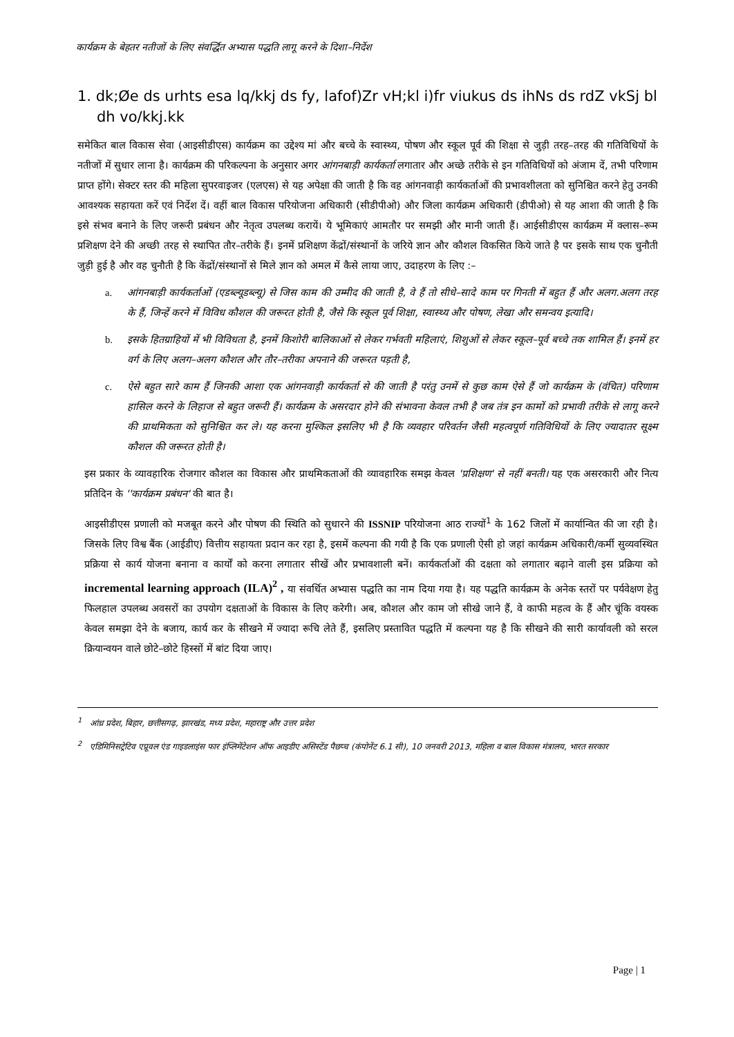कार्यक्रम के बेहतर नतीजों के लिए संवर्द्धित अभ्यास पद्धति लागू करने के दिशा–निर्देश
1. dk;Øe ds urhts esa lq/kkj ds fy, lafof)Zr vH;kl i)fr viukus ds ihNs ds rdZ vkSj bl dh vo/kkj.kk
समेकित बाल विकास सेवा (आइसीडीएस) कार्यक्रम का उद्देश्य मां और बच्चे के स्वास्थ्य, पोषण और स्कूल पूर्व की शिक्षा से जुड़ी तरह–तरह की गतिविधियों के नतीजों में सुधार लाना है। कार्यक्रम की परिकल्पना के अनुसार अगर आंगनबाड़ी कार्यकर्ता लगातार और अच्छे तरीके से इन गतिविधियों को अंजाम दें, तभी परिणाम प्राप्त होंगे। सेक्टर स्तर की महिला सुपरवाइजर (एलएस) से यह अपेक्षा की जाती है कि वह आंगनवाड़ी कार्यकर्ताओं की प्रभावशीलता को सुनिश्चित करने हेतु उनकी आवश्यक सहायता करें एवं निर्देश दें। वहीं बाल विकास परियोजना अधिकारी (सीडीपीओ) और जिला कार्यक्रम अधिकारी (डीपीओ) से यह आशा की जाती है कि इसे संभव बनाने के लिए जरूरी प्रबंधन और नेतृत्व उपलब्ध करायें। ये भूमिकाएं आमतौर पर समझी और मानी जाती हैं। आईसीडीएस कार्यक्रम में क्लास–रूम प्रशिक्षण देने की अच्छी तरह से स्थापित तौर–तरीके हैं। इनमें प्रशिक्षण केंद्रों/संस्थानों के जरिये ज्ञान और कौशल विकसित किये जाते है पर इसके साथ एक चुनौती जुड़ी हुई है और वह चुनौती है कि केंद्रों/संस्थानों से मिले ज्ञान को अमल में कैसे लाया जाए, उदाहरण के लिए :–
a. आंगनबाड़ी कार्यकर्ताओं (एडब्ल्यूडब्ल्यू) से जिस काम की उम्मीद की जाती है, वे हैं तो सीधे–सादे काम पर गिनती में बहुत हैं और अलग.अलग तरह के हैं, जिन्हें करने में विविध कौशल की जरूरत होती है, जैसे कि स्कूल पूर्व शिक्षा, स्वास्थ्य और पोषण, लेखा और समन्वय इत्यादि।
b. इसके हितग्राहियों में भी विविधता है, इनमें किशोरी बालिकाओं से लेकर गर्भवती महिलाएं, शिशुओं से लेकर स्कूल–पूर्व बच्चे तक शामिल हैं। इनमें हर वर्ग के लिए अलग–अलग कौशल और तौर–तरीका अपनाने की जरूरत पड़ती है,
c. ऐसे बहुत सारे काम हैं जिनकी आशा एक आंगनवाड़ी कार्यकर्ता से की जाती है परंतु उनमें से कुछ काम ऐसे हैं जो कार्यक्रम के (वंचित) परिणाम हासिल करने के लिहाज से बहुत जरूरी हैं। कार्यक्रम के असरदार होने की संभावना केवल तभी है जब तंत्र इन कामों को प्रभावी तरीके से लागू करने की प्राथमिकता को सुनिश्चित कर ले। यह करना मुश्किल इसलिए भी है कि व्यवहार परिवर्तन जैसी महत्वपूर्ण गतिविधियों के लिए ज्यादातर सूक्ष्म कौशल की जरूरत होती है।
इस प्रकार के व्यावहारिक रोजगार कौशल का विकास और प्राथमिकताओं की व्यावहारिक समझ केवल 'प्रशिक्षण' से नहीं बनती। यह एक असरकारी और नित्य प्रतिदिन के ''कार्यक्रम प्रबंधन' की बात है।
आइसीडीएस प्रणाली को मजबूत करने और पोषण की स्थिति को सुधारने की ISSNIP परियोजना आठ राज्यों<sup>1</sup> के 162 जिलों में कार्यान्वित की जा रही है। जिसके लिए विश्व बैंक (आईडीए) वित्तीय सहायता प्रदान कर रहा है, इसमें कल्पना की गयी है कि एक प्रणाली ऐसी हो जहां कार्यक्रम अधिकारी/कर्मी सुव्यवस्थित प्रक्रिया से कार्य योजना बनाना व कार्यों को करना लगातार सीखें और प्रभावशाली बनें। कार्यकर्ताओं की दक्षता को लगातार बढ़ाने वाली इस प्रक्रिया को incremental learning approach (ILA)<sup>2</sup> , या संवर्धित अभ्यास पद्धति का नाम दिया गया है। यह पद्धति कार्यक्रम के अनेक स्तरों पर पर्यवेक्षण हेतु फिलहाल उपलब्ध अवसरों का उपयोग दक्षताओं के विकास के लिए करेगी। अब, कौशल और काम जो सीखे जाने हैं, वे काफी महत्व के हैं और चूंकि वयस्क केवल समझा देने के बजाय, कार्य कर के सीखने में ज्यादा रूचि लेते हैं, इसलिए प्रस्तावित पद्धति में कल्पना यह है कि सीखने की सारी कार्यावली को सरल क्रियान्वयन वाले छोटे–छोटे हिस्सों में बांट दिया जाए।
<sup>1</sup> आंध्र प्रदेश, बिहार, छत्तीसगढ़, झारखंड, मध्य प्रदेश, महाराष्ट्र और उत्तर प्रदेश
<sup>2</sup> एडिमिनिसट्रेटिव एप्रूवल एंड गाइडलाइंस फार इंप्लिमेंटेशन ऑफ आइडीए असिस्टेंड पैछप्च (कंपोनेंट 6.1 सी), 10 जनवरी 2013, महिला व बाल विकास मंत्रालय, भारत सरकार
Page | 1